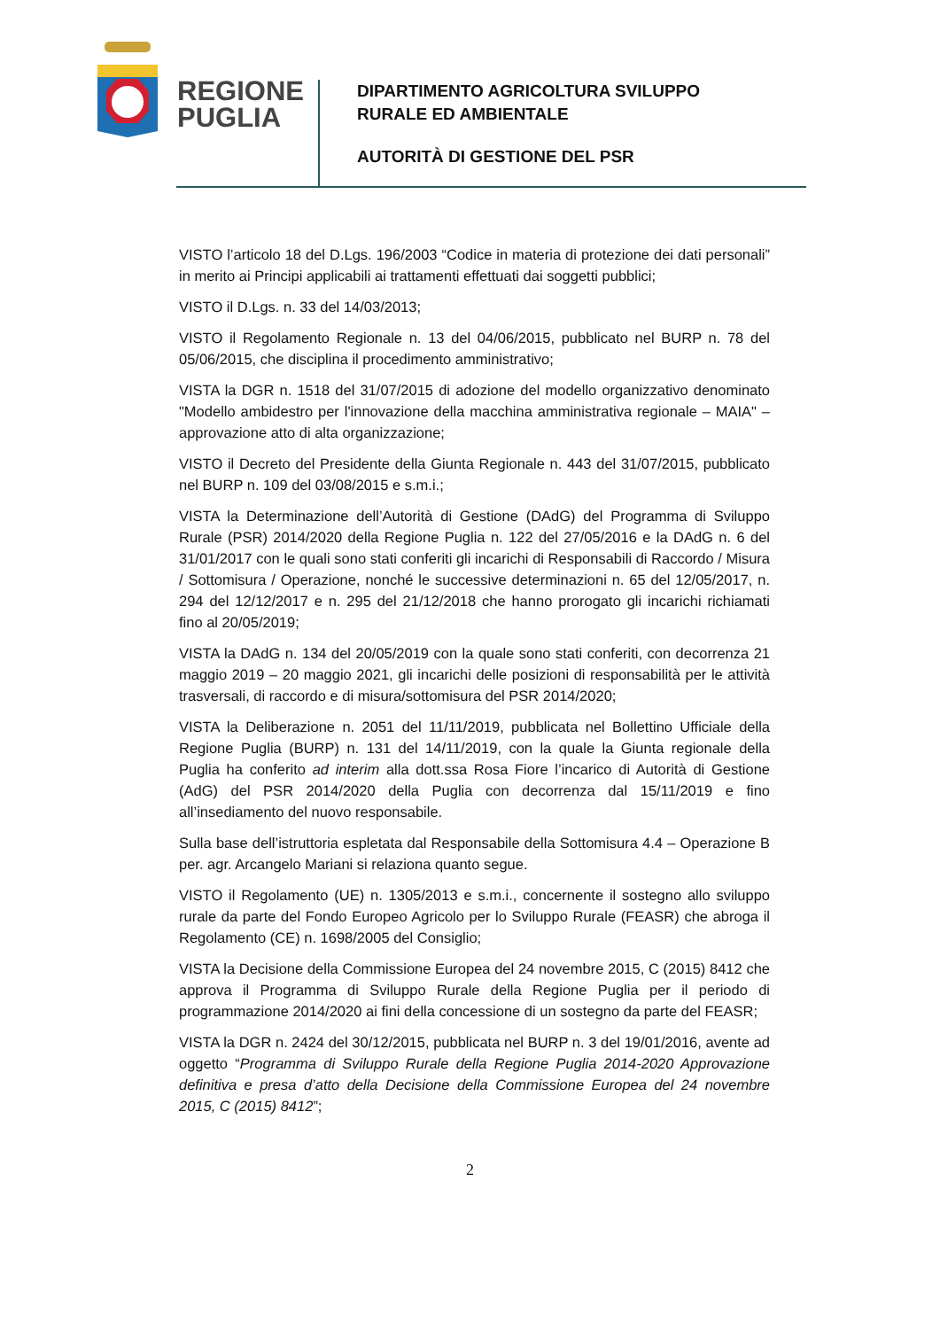REGIONE
PUGLIA
DIPARTIMENTO AGRICOLTURA SVILUPPO
RURALE ED AMBIENTALE
AUTORITÀ DI GESTIONE DEL PSR
VISTO l’articolo 18 del D.Lgs. 196/2003 “Codice in materia di protezione dei dati personali” in merito ai Principi applicabili ai trattamenti effettuati dai soggetti pubblici;
VISTO il D.Lgs. n. 33 del 14/03/2013;
VISTO il Regolamento Regionale n. 13 del 04/06/2015, pubblicato nel BURP n. 78 del 05/06/2015, che disciplina il procedimento amministrativo;
VISTA la DGR n. 1518 del 31/07/2015 di adozione del modello organizzativo denominato "Modello ambidestro per l'innovazione della macchina amministrativa regionale – MAIA" – approvazione atto di alta organizzazione;
VISTO il Decreto del Presidente della Giunta Regionale n. 443 del 31/07/2015, pubblicato nel BURP n. 109 del 03/08/2015 e s.m.i.;
VISTA la Determinazione dell’Autorità di Gestione (DAdG) del Programma di Sviluppo Rurale (PSR) 2014/2020 della Regione Puglia n. 122 del 27/05/2016 e la DAdG n. 6 del 31/01/2017 con le quali sono stati conferiti gli incarichi di Responsabili di Raccordo / Misura / Sottomisura / Operazione, nonché le successive determinazioni n. 65 del 12/05/2017, n. 294 del 12/12/2017 e n. 295 del 21/12/2018 che hanno prorogato gli incarichi richiamati fino al 20/05/2019;
VISTA la DAdG n. 134 del 20/05/2019 con la quale sono stati conferiti, con decorrenza 21 maggio 2019 – 20 maggio 2021, gli incarichi delle posizioni di responsabilità per le attività trasversali, di raccordo e di misura/sottomisura del PSR 2014/2020;
VISTA la Deliberazione n. 2051 del 11/11/2019, pubblicata nel Bollettino Ufficiale della Regione Puglia (BURP) n. 131 del 14/11/2019, con la quale la Giunta regionale della Puglia ha conferito ad interim alla dott.ssa Rosa Fiore l’incarico di Autorità di Gestione (AdG) del PSR 2014/2020 della Puglia con decorrenza dal 15/11/2019 e fino all’insediamento del nuovo responsabile.
Sulla base dell’istruttoria espletata dal Responsabile della Sottomisura 4.4 – Operazione B per. agr. Arcangelo Mariani si relaziona quanto segue.
VISTO il Regolamento (UE) n. 1305/2013 e s.m.i., concernente il sostegno allo sviluppo rurale da parte del Fondo Europeo Agricolo per lo Sviluppo Rurale (FEASR) che abroga il Regolamento (CE) n. 1698/2005 del Consiglio;
VISTA la Decisione della Commissione Europea del 24 novembre 2015, C (2015) 8412 che approva il Programma di Sviluppo Rurale della Regione Puglia per il periodo di programmazione 2014/2020 ai fini della concessione di un sostegno da parte del FEASR;
VISTA la DGR n. 2424 del 30/12/2015, pubblicata nel BURP n. 3 del 19/01/2016, avente ad oggetto “Programma di Sviluppo Rurale della Regione Puglia 2014-2020 Approvazione definitiva e presa d’atto della Decisione della Commissione Europea del 24 novembre 2015, C (2015) 8412”;
2